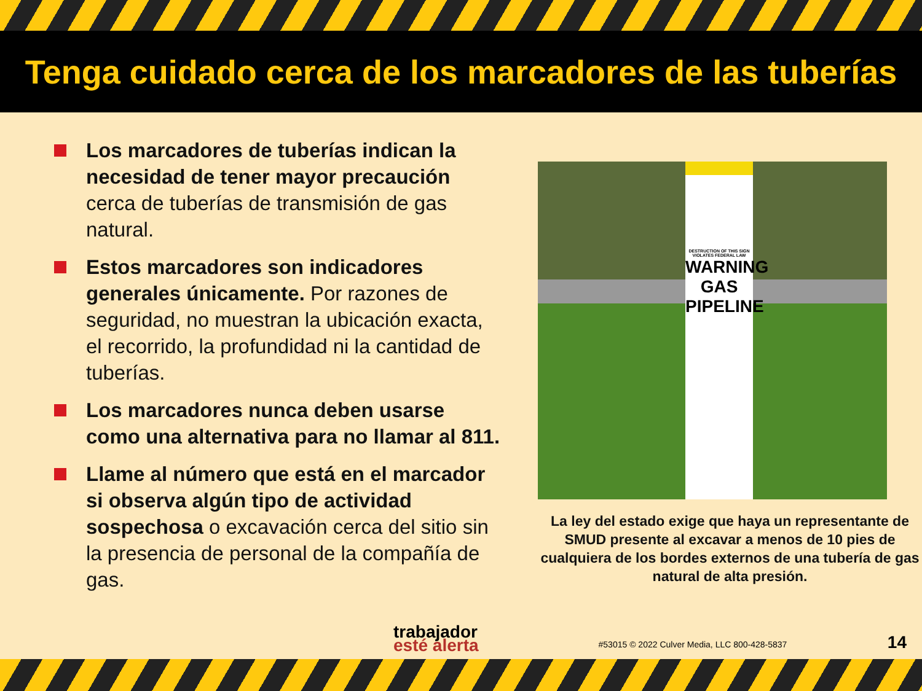Tenga cuidado cerca de los marcadores de las tuberías
Los marcadores de tuberías indican la necesidad de tener mayor precaución cerca de tuberías de transmisión de gas natural.
Estos marcadores son indicadores generales únicamente. Por razones de seguridad, no muestran la ubicación exacta, el recorrido, la profundidad ni la cantidad de tuberías.
Los marcadores nunca deben usarse como una alternativa para no llamar al 811.
Llame al número que está en el marcador si observa algún tipo de actividad sospechosa o excavación cerca del sitio sin la presencia de personal de la compañía de gas.
DESTRUCTION OF THIS SIGN VIOLATES FEDERAL LAW
WARNING GAS PIPELINE
La ley del estado exige que haya un representante de SMUD presente al excavar a menos de 10 pies de cualquiera de los bordes externos de una tubería de gas natural de alta presión.
trabajador
esté alerta
#53015 © 2022 Culver Media, LLC 800-428-5837
14